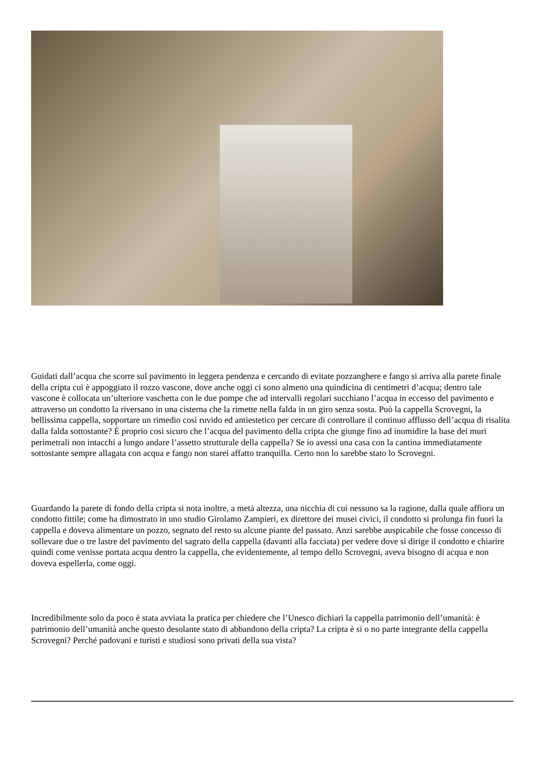Guidati dall’acqua che scorre sul pavimento in leggera pendenza e cercando di evitate pozzanghere e fango si arriva alla parete finale della cripta cui è appoggiato il rozzo vascone, dove anche oggi ci sono almeno una quindicina di centimetri d’acqua; dentro tale vascone è collocata un’ulteriore vaschetta con le due pompe che ad intervalli regolari succhiano l’acqua in eccesso del pavimento e attraverso un condotto la riversano in una cisterna che la rimette nella falda in un giro senza sosta. Può la cappella Scrovegni, la bellissima cappella, sopportare un rimedio così ruvido ed antiestetico per cercare di controllare il continuo afflusso dell’acqua di risalita dalla falda sottostante? È proprio così sicuro che l’acqua del pavimento della cripta che giunge fino ad inumidire la base dei muri perimetrali non intacchi a lungo andare l’assetto strutturale della cappella? Se io avessi una casa con la cantina immediatamente sottostante sempre allagata con acqua e fango non starei affatto tranquilla. Certo non lo sarebbe stato lo Scrovegni.
Guardando la parete di fondo della cripta si nota inoltre, a metà altezza, una nicchia di cui nessuno sa la ragione, dalla quale affiora un condotto fittile; come ha dimostrato in uno studio Girolamo Zampieri, ex direttore dei musei civici, il condotto si prolunga fin fuori la cappella e doveva alimentare un pozzo, segnato del resto su alcune piante del passato. Anzi sarebbe auspicabile che fosse concesso di sollevare due o tre lastre del pavimento del sagrato della cappella (davanti alla facciata) per vedere dove si dirige il condotto e chiarire quindi come venisse portata acqua dentro la cappella, che evidentemente, al tempo dello Scrovegni, aveva bisogno di acqua e non doveva espellerla, come oggi.
Incredibilmente solo da poco è stata avviata la pratica per chiedere che l’Unesco dichiari la cappella patrimonio dell’umanità: è patrimonio dell’umanità anche questo desolante stato di abbandono della cripta? La cripta è si o no parte integrante della cappella Scrovegni? Perché padovani e turisti e studiosi sono privati della sua vista?